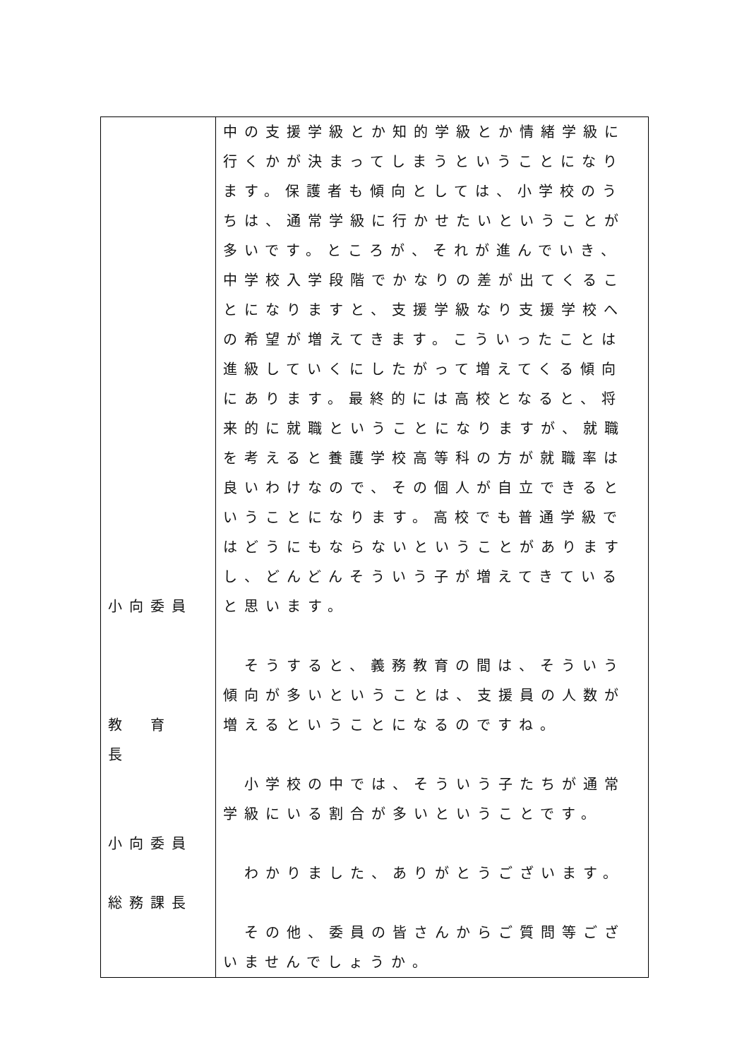| 小向委員 教 育 長 小向委員 総務課長 | 中の支援学級とか知的学級とか情緒学級に行くかが決まってしまうということになります。保護者も傾向としては、小学校のうちは、通常学級に行かせたいということが多いです。ところが、それが進んでいき、中学校入学段階でかなりの差が出てくることになりますと、支援学級なり支援学校への希望が増えてきます。こういったことは進級していくにしたがって増えてくる傾向にあります。最終的には高校となると、将来的に就職ということになりますが、就職を考えると養護学校高等科の方が就職率は良いわけなので、その個人が自立できるということになります。高校でも普通学級ではどうにもならないということがありますし、どんどんそういう子が増えてきていると思います。 そうすると、義務教育の間は、そういう傾向が多いということは、支援員の人数が増えるということになるのですね。 小学校の中では、そういう子たちが通常学級にいる割合が多いということです。 わかりました、ありがとうございます。 その他、委員の皆さんからご質問等ございませんでしょうか。 |